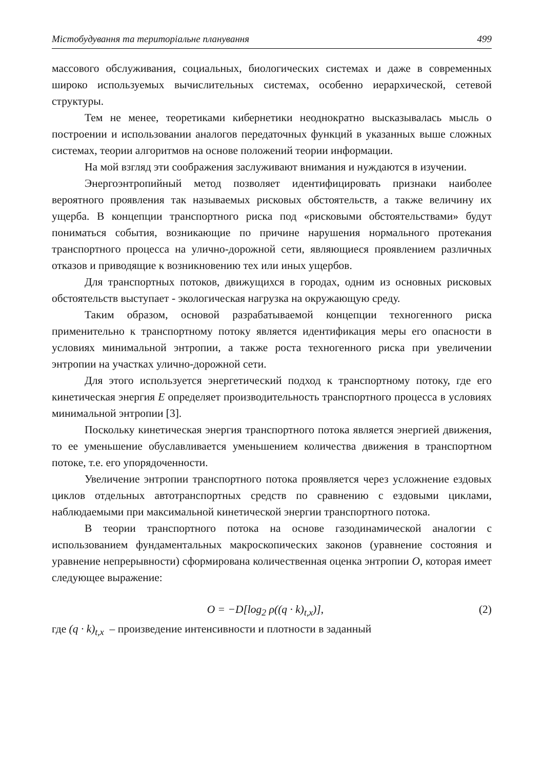Містобудування та територіальне планування 499
массового обслуживания, социальных, биологических системах и даже в современных широко используемых вычислительных системах, особенно иерархической, сетевой структуры.
Тем не менее, теоретиками кибернетики неоднократно высказывалась мысль о построении и использовании аналогов передаточных функций в указанных выше сложных системах, теории алгоритмов на основе положений теории информации.
На мой взгляд эти соображения заслуживают внимания и нуждаются в изучении.
Энергоэнтропийный метод позволяет идентифицировать признаки наиболее вероятного проявления так называемых рисковых обстоятельств, а также величину их ущерба. В концепции транспортного риска под «рисковыми обстоятельствами» будут пониматься события, возникающие по причине нарушения нормального протекания транспортного процесса на улично-дорожной сети, являющиеся проявлением различных отказов и приводящие к возникновению тех или иных ущербов.
Для транспортных потоков, движущихся в городах, одним из основных рисковых обстоятельств выступает - экологическая нагрузка на окружающую среду.
Таким образом, основой разрабатываемой концепции техногенного риска применительно к транспортному потоку является идентификация меры его опасности в условиях минимальной энтропии, а также роста техногенного риска при увеличении энтропии на участках улично-дорожной сети.
Для этого используется энергетический подход к транспортному потоку, где его кинетическая энергия E определяет производительность транспортного процесса в условиях минимальной энтропии [3].
Поскольку кинетическая энергия транспортного потока является энергией движения, то ее уменьшение обуславливается уменьшением количества движения в транспортном потоке, т.е. его упорядоченности.
Увеличение энтропии транспортного потока проявляется через усложнение ездовых циклов отдельных автотранспортных средств по сравнению с ездовыми циклами, наблюдаемыми при максимальной кинетической энергии транспортного потока.
В теории транспортного потока на основе газодинамической аналогии с использованием фундаментальных макроскопических законов (уравнение состояния и уравнение непрерывности) сформирована количественная оценка энтропии O, которая имеет следующее выражение:
O = −D[log<sub>2</sub> ρ((q · k)<sub>t,x</sub>)], (2)
где (q · k)<sub>t,x</sub> – произведение интенсивности и плотности в заданный